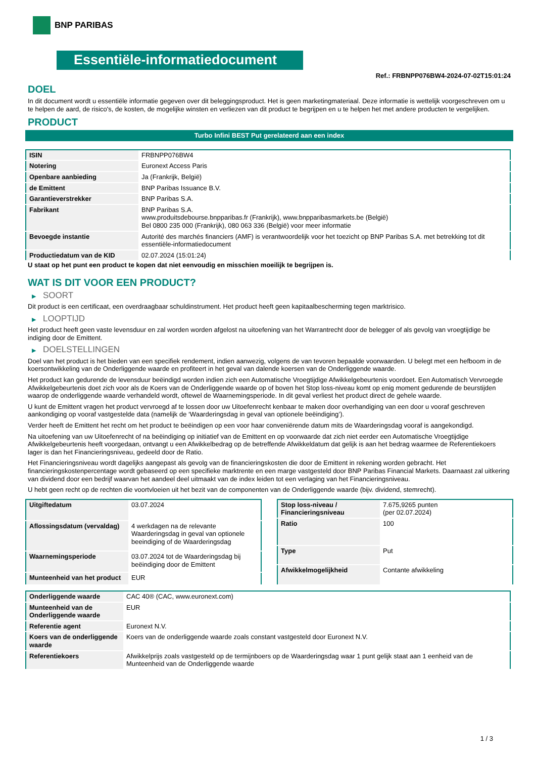BNP PARIBAS
Essentiële-informatiedocument
Ref.: FRBNPP076BW4-2024-07-02T15:01:24
DOEL
In dit document wordt u essentiële informatie gegeven over dit beleggingsproduct. Het is geen marketingmateriaal. Deze informatie is wettelijk voorgeschreven om u te helpen de aard, de risico's, de kosten, de mogelijke winsten en verliezen van dit product te begrijpen en u te helpen het met andere producten te vergelijken.
PRODUCT
Turbo Infini BEST Put gerelateerd aan een index
| ISIN | FRBNPP076BW4 |
| Notering | Euronext Access Paris |
| Openbare aanbieding | Ja (Frankrijk, België) |
| de Emittent | BNP Paribas Issuance B.V. |
| Garantieverstrekker | BNP Paribas S.A. |
| Fabrikant | BNP Paribas S.A. www.produitsdebourse.bnpparibas.fr (Frankrijk), www.bnpparibasmarkets.be (België) Bel 0800 235 000 (Frankrijk), 080 063 336 (België) voor meer informatie |
| Bevoegde instantie | Autorité des marchés financiers (AMF) is verantwoordelijk voor het toezicht op BNP Paribas S.A. met betrekking tot dit essentiële-informatiedocument |
| Productiedatum van de KID | 02.07.2024 (15:01:24) |
U staat op het punt een product te kopen dat niet eenvoudig en misschien moeilijk te begrijpen is.
WAT IS DIT VOOR EEN PRODUCT?
▶ SOORT
Dit product is een certificaat, een overdraagbaar schuldinstrument. Het product heeft geen kapitaalbescherming tegen marktrisico.
▶ LOOPTIJD
Het product heeft geen vaste levensduur en zal worden worden afgelost na uitoefening van het Warrantrecht door de belegger of als gevolg van vroegtijdige be indiging door de Emittent.
▶ DOELSTELLINGEN
Doel van het product is het bieden van een specifiek rendement, indien aanwezig, volgens de van tevoren bepaalde voorwaarden. U belegt met een hefboom in de koersontwikkeling van de Onderliggende waarde en profiteert in het geval van dalende koersen van de Onderliggende waarde.
Het product kan gedurende de levensduur beëindigd worden indien zich een Automatische Vroegtijdige Afwikkelgebeurtenis voordoet. Een Automatisch Vervroegde Afwikkelgebeurtenis doet zich voor als de Koers van de Onderliggende waarde op of boven het Stop loss-niveau komt op enig moment gedurende de beurstijden waarop de onderliggende waarde verhandeld wordt, oftewel de Waarnemingsperiode. In dit geval verliest het product direct de gehele waarde.
U kunt de Emittent vragen het product vervroegd af te lossen door uw Uitoefenrecht kenbaar te maken door overhandiging van een door u vooraf geschreven aankondiging op vooraf vastgestelde data (namelijk de ‘Waarderingsdag in geval van optionele beëindiging’).
Verder heeft de Emittent het recht om het product te beëindigen op een voor haar conveniërende datum mits de Waarderingsdag vooraf is aangekondigd.
Na uitoefening van uw Uitoefenrecht of na beëindiging op initiatief van de Emittent en op voorwaarde dat zich niet eerder een Automatische Vroegtijdige Afwikkelgebeurtenis heeft voorgedaan, ontvangt u een Afwikkelbedrag op de betreffende Afwikkeldatum dat gelijk is aan het bedrag waarmee de Referentiekoers lager is dan het Financieringsniveau, gedeeld door de Ratio.
Het Financieringsniveau wordt dagelijks aangepast als gevolg van de financieringskosten die door de Emittent in rekening worden gebracht. Het financieringskostenpercentage wordt gebaseerd op een specifieke marktrente en een marge vastgesteld door BNP Paribas Financial Markets. Daarnaast zal uitkering van dividend door een bedrijf waarvan het aandeel deel uitmaakt van de index leiden tot een verlaging van het Financieringsniveau.
U hebt geen recht op de rechten die voortvloeien uit het bezit van de componenten van de Onderliggende waarde (bijv. dividend, stemrecht).
| Uitgiftedatum | 03.07.2024 |
| Aflossingsdatum (vervaldag) | 4 werkdagen na de relevante Waarderingsdag in geval van optionele beeindiging of de Waarderingsdag |
| Waarnemingsperiode | 03.07.2024 tot de Waarderingsdag bij beëindiging door de Emittent |
| Munteenheid van het product | EUR |
| Stop loss-niveau / Financieringsniveau | 7.675,9265 punten (per 02.07.2024) |
| Ratio | 100 |
| Type | Put |
| Afwikkelmogelijkheid | Contante afwikkeling |
| Onderliggende waarde | CAC 40® (CAC, www.euronext.com) |
| Munteenheid van de Onderliggende waarde | EUR |
| Referentie agent | Euronext N.V. |
| Koers van de onderliggende waarde | Koers van de onderliggende waarde zoals constant vastgesteld door Euronext N.V. |
| Referentiekoers | Afwikkelprijs zoals vastgesteld op de termijnboers op de Waarderingsdag waar 1 punt gelijk staat aan 1 eenheid van de Munteenheid van de Onderliggende waarde |
1 / 3